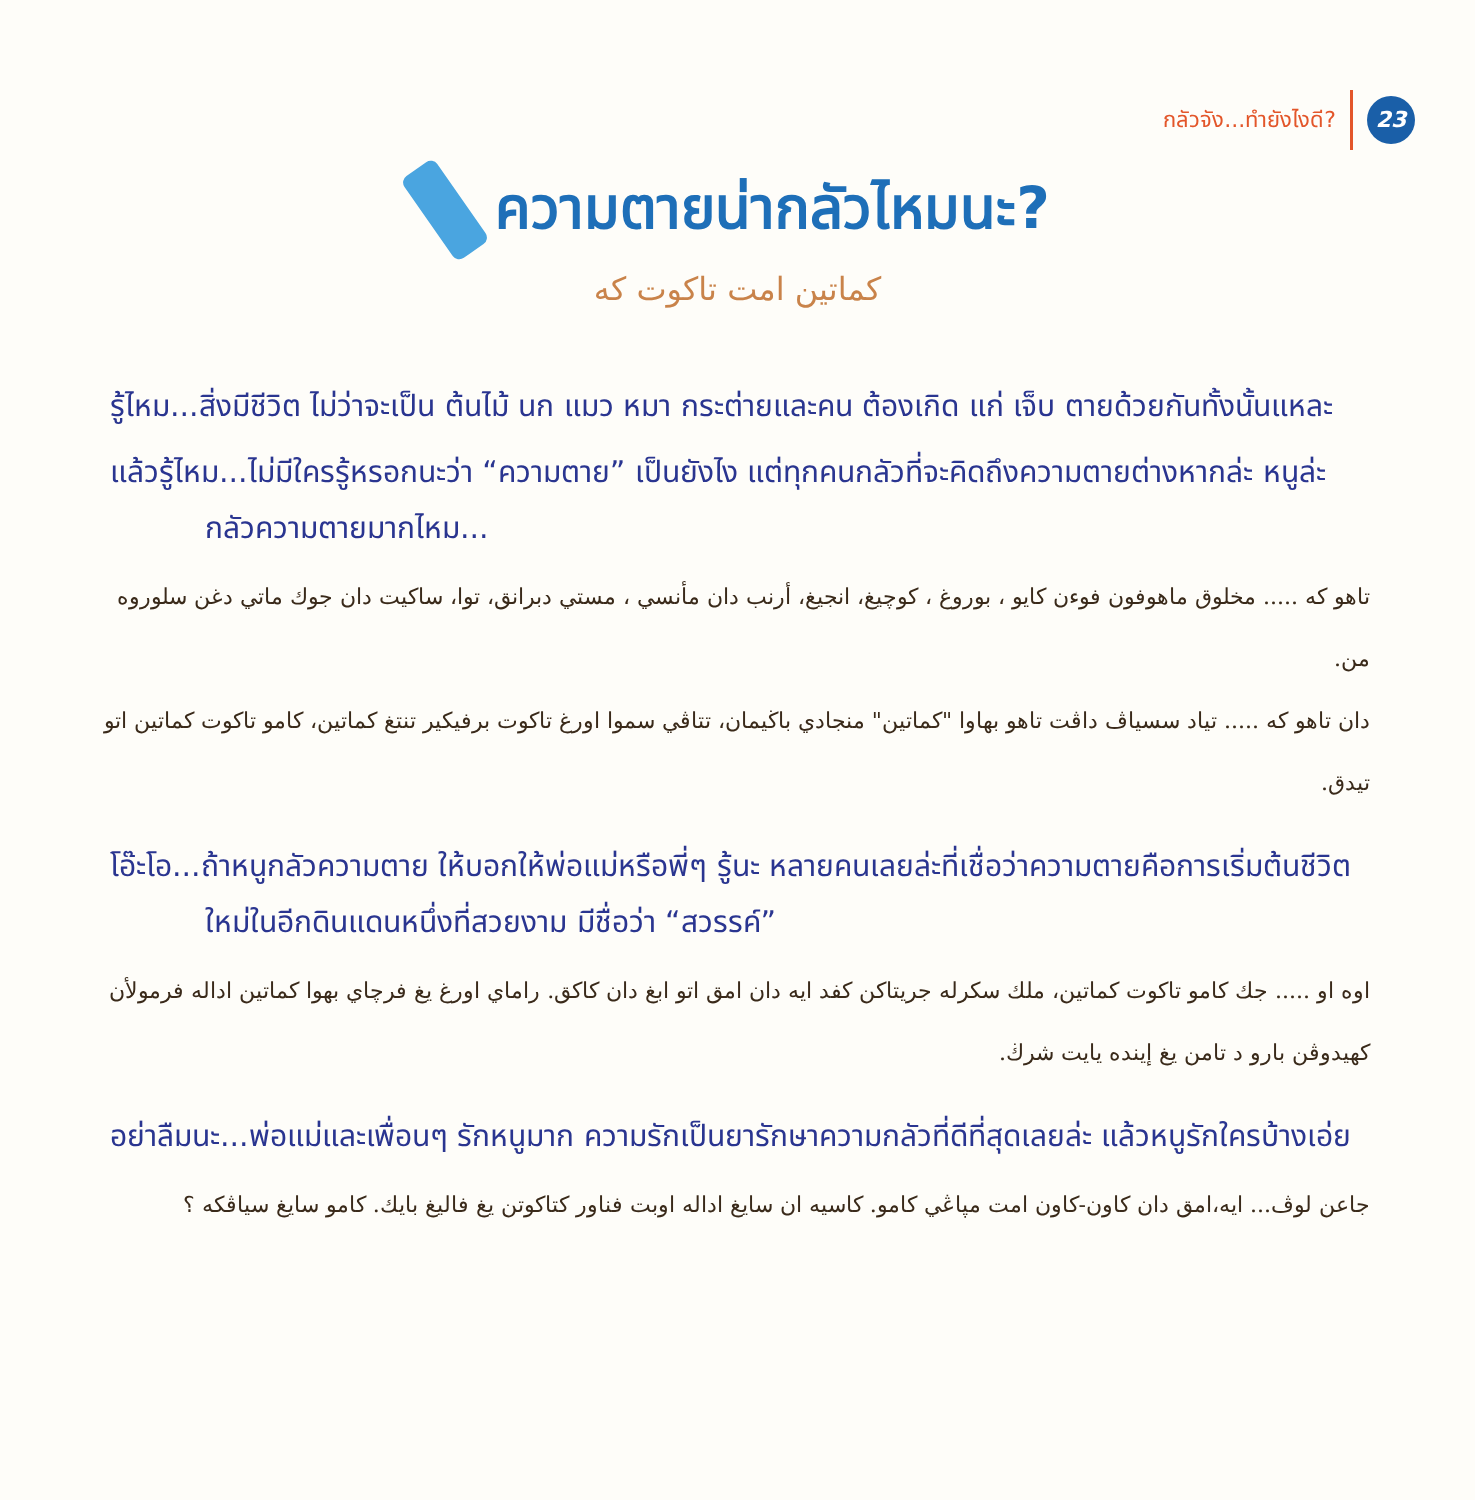กลัวจัง...ทำยังไงดี?
23
ความตายน่ากลัวไหมนะ?
كماتين امت تاكوت كه
รู้ไหม...สิ่งมีชีวิต ไม่ว่าจะเป็น ต้นไม้ นก แมว หมา กระต่ายและคน ต้องเกิด แก่ เจ็บ ตายด้วยกันทั้งนั้นแหละ
แล้วรู้ไหม...ไม่มีใครรู้หรอกนะว่า “ความตาย” เป็นยังไง แต่ทุกคนกลัวที่จะคิดถึงความตายต่างหากล่ะ หนูล่ะกลัวความตายมากไหม...
تاهو كه ..... مخلوق ماهوفون فوءن كايو ، بوروغ ، كوچيغ، انجيغ، أرنب دان مأنسي ، مستي دبرانق، توا، ساكيت دان جوك ماتي دغن سلوروه من.
دان تاهو كه ..... تياد سسياڤ داڤت تاهو بهاوا "كماتين" منجادي باڬيمان، تتاڤي سموا اورغ تاكوت برفيكير تنتغ كماتين، كامو تاكوت كماتين اتو تيدق.
โอ๊ะโอ...ถ้าหนูกลัวความตาย ให้บอกให้พ่อแม่หรือพี่ๆ รู้นะ หลายคนเลยล่ะที่เชื่อว่าความตายคือการเริ่มต้นชีวิตใหม่ในอีกดินแดนหนึ่งที่สวยงาม มีชื่อว่า “สวรรค์”
اوه او ..... جك كامو تاكوت كماتين، ملك سكرله جريتاكن كفد ايه دان امق اتو ابغ دان كاكق. راماي اورغ يغ فرچاي بهوا كماتين اداله فرمولأن كهيدوڤن بارو د تامن يغ إينده يايت شرڬ.
อย่าลืมนะ...พ่อแม่และเพื่อนๆ รักหนูมาก ความรักเป็นยารักษาความกลัวที่ดีที่สุดเลยล่ะ แล้วหนูรักใครบ้างเอ่ย
جاعن لوڤ... ايه،امق دان كاون-كاون امت مڽاڠي كامو. كاسيه ان سايغ اداله اوبت فناور كتاكوتن يغ فاليغ بايك. كامو سايغ سياڤكه ؟